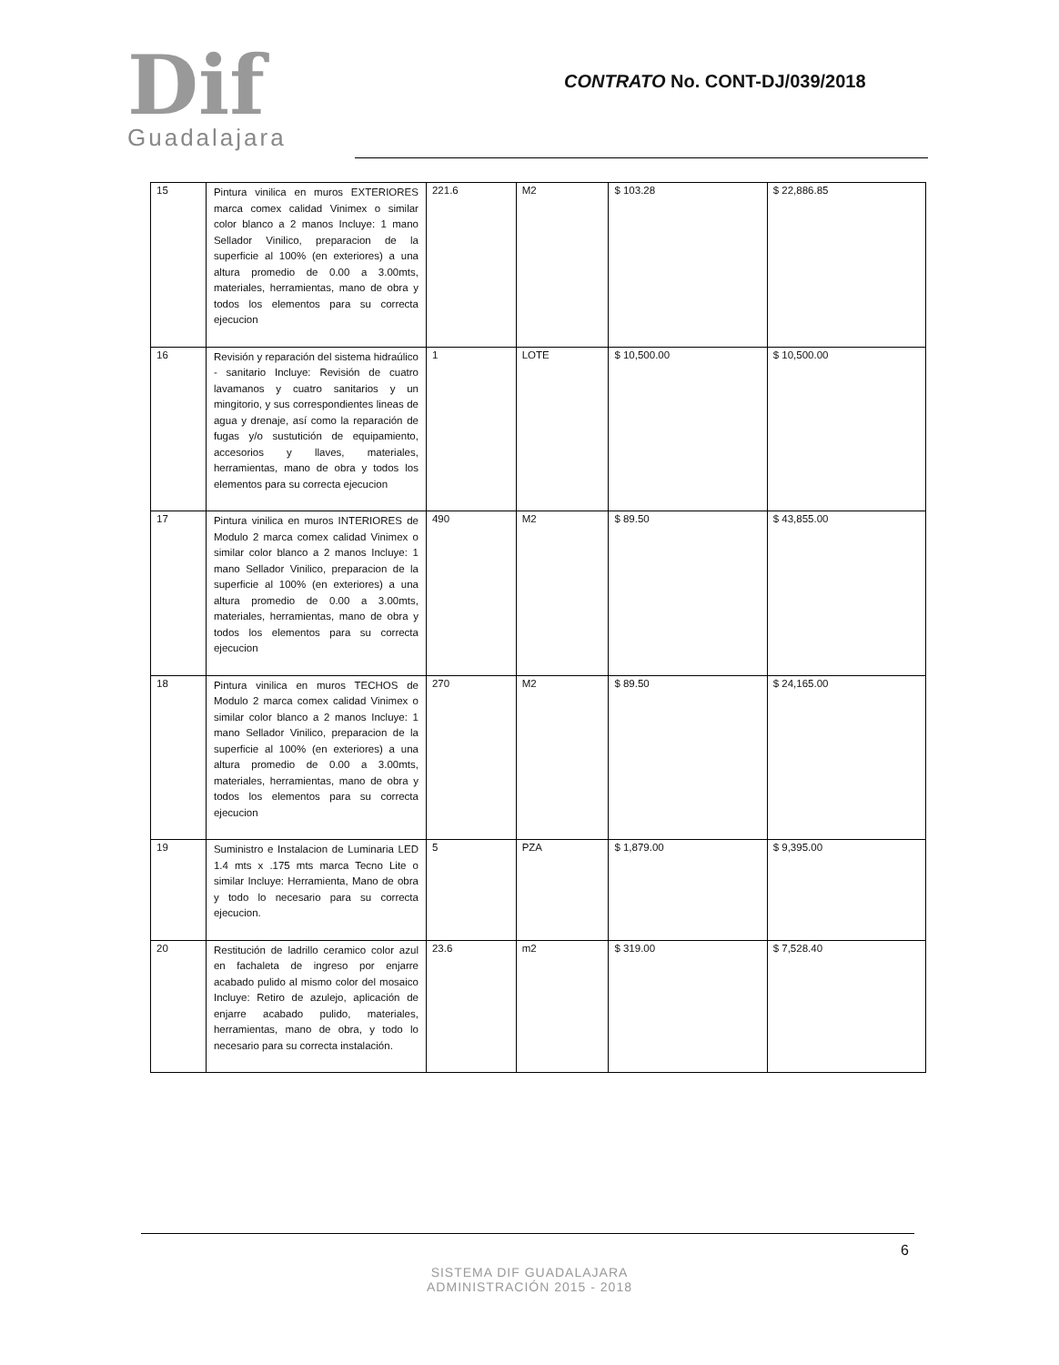Dif
Guadalajara
CONTRATO No. CONT-DJ/039/2018
| 15 | Pintura vinilica en muros EXTERIORES marca comex calidad Vinimex o similar color blanco a 2 manos Incluye: 1 mano Sellador Vinilico, preparacion de la superficie al 100% (en exteriores) a una altura promedio de 0.00 a 3.00mts, materiales, herramientas, mano de obra y todos los elementos para su correcta ejecucion | 221.6 | M2 | $ 103.28 | $ 22,886.85 |
| 16 | Revisión y reparación del sistema hidraúlico - sanitario Incluye: Revisión de cuatro lavamanos y cuatro sanitarios y un mingitorio, y sus correspondientes lineas de agua y drenaje, así como la reparación de fugas y/o sustutición de equipamiento, accesorios y llaves, materiales, herramientas, mano de obra y todos los elementos para su correcta ejecucion | 1 | LOTE | $ 10,500.00 | $ 10,500.00 |
| 17 | Pintura vinilica en muros INTERIORES de Modulo 2 marca comex calidad Vinimex o similar color blanco a 2 manos Incluye: 1 mano Sellador Vinilico, preparacion de la superficie al 100% (en exteriores) a una altura promedio de 0.00 a 3.00mts, materiales, herramientas, mano de obra y todos los elementos para su correcta ejecucion | 490 | M2 | $ 89.50 | $ 43,855.00 |
| 18 | Pintura vinilica en muros TECHOS de Modulo 2 marca comex calidad Vinimex o similar color blanco a 2 manos Incluye: 1 mano Sellador Vinilico, preparacion de la superficie al 100% (en exteriores) a una altura promedio de 0.00 a 3.00mts, materiales, herramientas, mano de obra y todos los elementos para su correcta ejecucion | 270 | M2 | $ 89.50 | $ 24,165.00 |
| 19 | Suministro e Instalacion de Luminaria LED 1.4 mts x .175 mts marca Tecno Lite o similar Incluye: Herramienta, Mano de obra y todo lo necesario para su correcta ejecucion. | 5 | PZA | $ 1,879.00 | $ 9,395.00 |
| 20 | Restitución de ladrillo ceramico color azul en fachaleta de ingreso por enjarre acabado pulido al mismo color del mosaico Incluye: Retiro de azulejo, aplicación de enjarre acabado pulido, materiales, herramientas, mano de obra, y todo lo necesario para su correcta instalación. | 23.6 | m2 | $ 319.00 | $ 7,528.40 |
6
SISTEMA DIF GUADALAJARA
ADMINISTRACIÓN 2015 - 2018